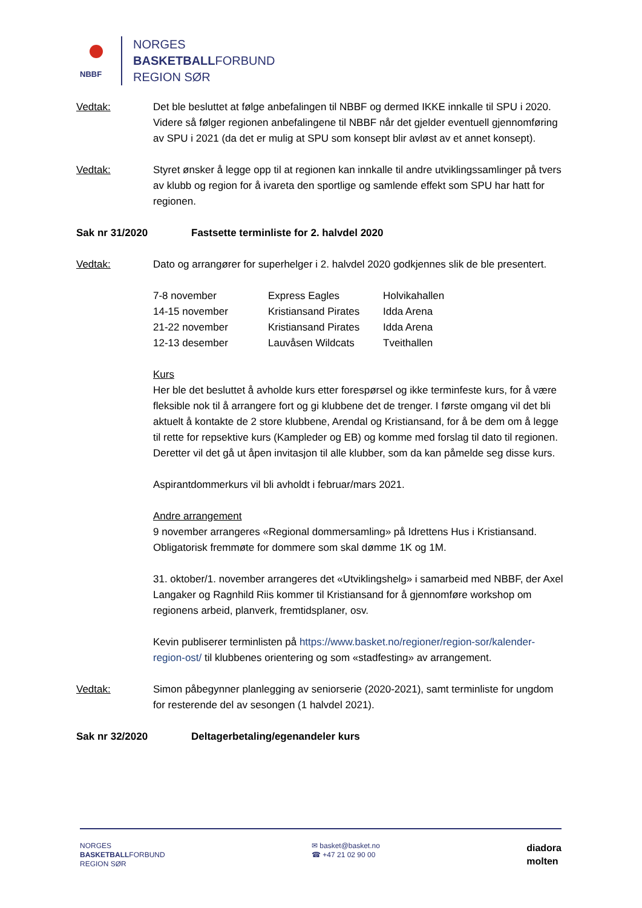NBBF
NORGES
BASKETBALLFORBUND
REGION SØR
Vedtak: Det ble besluttet at følge anbefalingen til NBBF og dermed IKKE innkalle til SPU i 2020. Videre så følger regionen anbefalingene til NBBF når det gjelder eventuell gjennomføring av SPU i 2021 (da det er mulig at SPU som konsept blir avløst av et annet konsept).
Vedtak: Styret ønsker å legge opp til at regionen kan innkalle til andre utviklingssamlinger på tvers av klubb og region for å ivareta den sportlige og samlende effekt som SPU har hatt for regionen.
Sak nr 31/2020 Fastsette terminliste for 2. halvdel 2020
Vedtak: Dato og arrangører for superhelger i 2. halvdel 2020 godkjennes slik de ble presentert.
| 7-8 november | Express Eagles | Holvikahallen |
| 14-15 november | Kristiansand Pirates | Idda Arena |
| 21-22 november | Kristiansand Pirates | Idda Arena |
| 12-13 desember | Lauvåsen Wildcats | Tveithallen |
Kurs
Her ble det besluttet å avholde kurs etter forespørsel og ikke terminfeste kurs, for å være fleksible nok til å arrangere fort og gi klubbene det de trenger. I første omgang vil det bli aktuelt å kontakte de 2 store klubbene, Arendal og Kristiansand, for å be dem om å legge til rette for repsektive kurs (Kampleder og EB) og komme med forslag til dato til regionen. Deretter vil det gå ut åpen invitasjon til alle klubber, som da kan påmelde seg disse kurs.
Aspirantdommerkurs vil bli avholdt i februar/mars 2021.
Andre arrangement
9 november arrangeres «Regional dommersamling» på Idrettens Hus i Kristiansand. Obligatorisk fremmøte for dommere som skal dømme 1K og 1M.
31. oktober/1. november arrangeres det «Utviklingshelg» i samarbeid med NBBF, der Axel Langaker og Ragnhild Riis kommer til Kristiansand for å gjennomføre workshop om regionens arbeid, planverk, fremtidsplaner, osv.
Kevin publiserer terminlisten på https://www.basket.no/regioner/region-sor/kalender-region-ost/ til klubbenes orientering og som «stadfesting» av arrangement.
Vedtak: Simon påbegynner planlegging av seniorserie (2020-2021), samt terminliste for ungdom for resterende del av sesongen (1 halvdel 2021).
Sak nr 32/2020 Deltagerbetaling/egenandeler kurs
NORGES
BASKETBALLFORBUND
REGION SØR
✉ basket@basket.no
☎ +47 21 02 90 00
diadora
molten